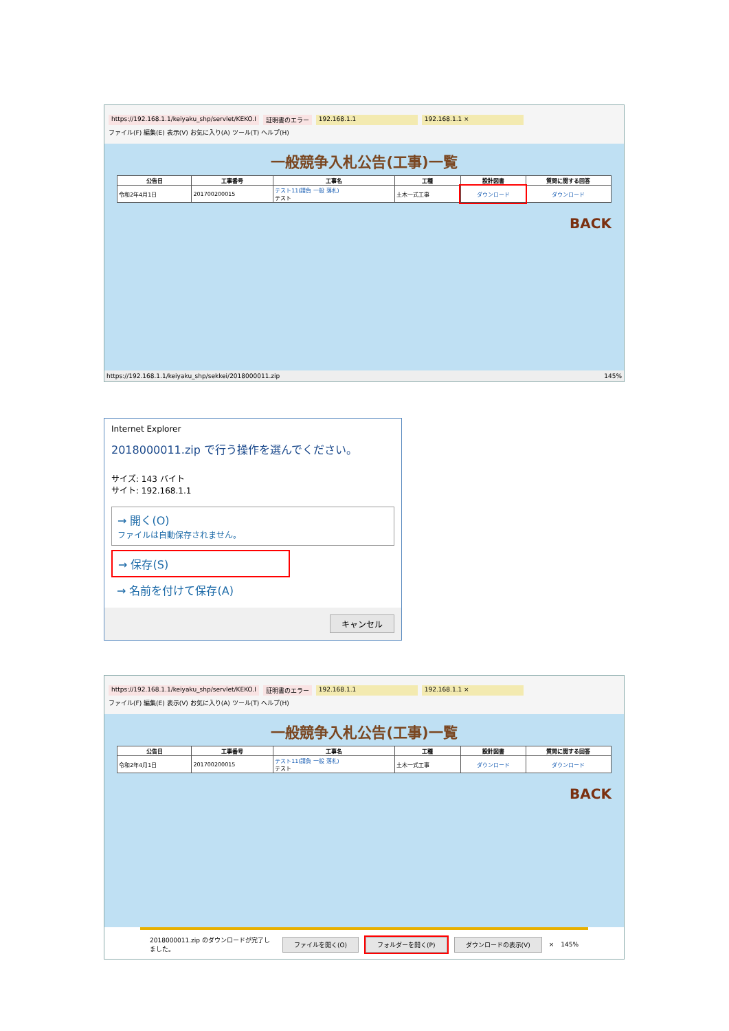https://192.168.1.1/keiyaku_shp/servlet/KEKO.I 証明書のエラー 192.168.1.1 192.168.1.1 ×
ファイル(F) 編集(E) 表示(V) お気に入り(A) ツール(T) ヘルプ(H)
一般競争入札公告(工事)一覧
| 公告日 | 工事番号 | 工事名 | 工種 | 設計図書 | 質問に関する回答 |
| --- | --- | --- | --- | --- | --- |
| 令和2年4月1日 | 201700200015 | テスト11(請負 一般 落札) テスト | 土木一式工事 | ダウンロード | ダウンロード |
BACK
https://192.168.1.1/keiyaku_shp/sekkei/2018000011.zip 145%
Internet Explorer
2018000011.zip で行う操作を選んでください。
サイズ: 143 バイト
サイト: 192.168.1.1
→ 開く(O)
ファイルは自動保存されません。
→ 保存(S)
→ 名前を付けて保存(A)
キャンセル
https://192.168.1.1/keiyaku_shp/servlet/KEKO.I 証明書のエラー 192.168.1.1 192.168.1.1 ×
ファイル(F) 編集(E) 表示(V) お気に入り(A) ツール(T) ヘルプ(H)
一般競争入札公告(工事)一覧
| 公告日 | 工事番号 | 工事名 | 工種 | 設計図書 | 質問に関する回答 |
| --- | --- | --- | --- | --- | --- |
| 令和2年4月1日 | 201700200015 | テスト11(請負 一般 落札) テスト | 土木一式工事 | ダウンロード | ダウンロード |
BACK
2018000011.zip のダウンロードが完了しました。 ファイルを開く(O) フォルダーを開く(P) ダウンロードの表示(V) × 145%